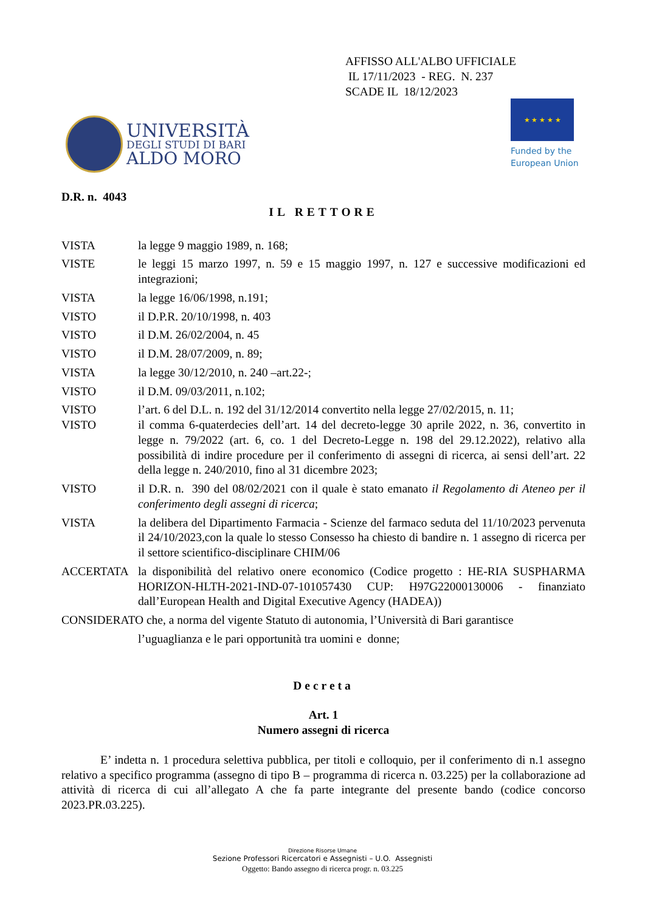AFFISSO ALL'ALBO UFFICIALE
IL 17/11/2023 - REG. N. 237
SCADE IL 18/12/2023
UNIVERSITÀ
DEGLI STUDI DI BARI
ALDO MORO
★ ★ ★ ★ ★
Funded by the
European Union
D.R. n. 4043
IL RETTORE
VISTA la legge 9 maggio 1989, n. 168;
VISTE le leggi 15 marzo 1997, n. 59 e 15 maggio 1997, n. 127 e successive modificazioni ed integrazioni;
VISTA la legge 16/06/1998, n.191;
VISTO il D.P.R. 20/10/1998, n. 403
VISTO il D.M. 26/02/2004, n. 45
VISTO il D.M. 28/07/2009, n. 89;
VISTA la legge 30/12/2010, n. 240 –art.22-;
VISTO il D.M. 09/03/2011, n.102;
VISTO l’art. 6 del D.L. n. 192 del 31/12/2014 convertito nella legge 27/02/2015, n. 11;
VISTO il comma 6-quaterdecies dell’art. 14 del decreto-legge 30 aprile 2022, n. 36, convertito in legge n. 79/2022 (art. 6, co. 1 del Decreto-Legge n. 198 del 29.12.2022), relativo alla possibilità di indire procedure per il conferimento di assegni di ricerca, ai sensi dell’art. 22 della legge n. 240/2010, fino al 31 dicembre 2023;
VISTO il D.R. n. 390 del 08/02/2021 con il quale è stato emanato il Regolamento di Ateneo per il conferimento degli assegni di ricerca;
VISTA la delibera del Dipartimento Farmacia - Scienze del farmaco seduta del 11/10/2023 pervenuta il 24/10/2023,con la quale lo stesso Consesso ha chiesto di bandire n. 1 assegno di ricerca per il settore scientifico-disciplinare CHIM/06
ACCERTATA la disponibilità del relativo onere economico (Codice progetto : HE-RIA SUSPHARMA HORIZON-HLTH-2021-IND-07-101057430 CUP: H97G22000130006 - finanziato dall’European Health and Digital Executive Agency (HADEA))
CONSIDERATO che, a norma del vigente Statuto di autonomia, l’Università di Bari garantisce
l’uguaglianza e le pari opportunità tra uomini e donne;
Decreta
Art. 1
Numero assegni di ricerca
E’ indetta n. 1 procedura selettiva pubblica, per titoli e colloquio, per il conferimento di n.1 assegno relativo a specifico programma (assegno di tipo B – programma di ricerca n. 03.225) per la collaborazione ad attività di ricerca di cui all’allegato A che fa parte integrante del presente bando (codice concorso 2023.PR.03.225).
Direzione Risorse Umane
Sezione Professori Ricercatori e Assegnisti – U.O. Assegnisti
Oggetto: Bando assegno di ricerca progr. n. 03.225